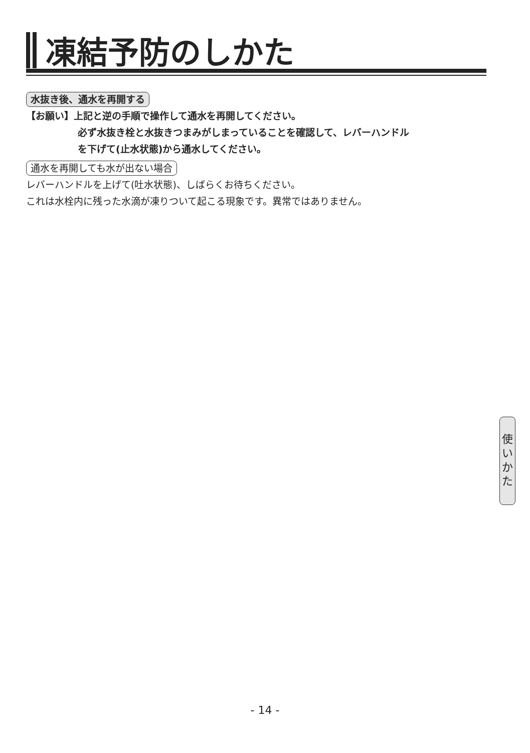凍結予防のしかた
水抜き後、通水を再開する
【お願い】上記と逆の手順で操作して通水を再開してください。
必ず水抜き栓と水抜きつまみがしまっていることを確認して、レバーハンドル
を下げて(止水状態)から通水してください。
通水を再開しても水が出ない場合
レバーハンドルを上げて(吐水状態)、しばらくお待ちください。
これは水栓内に残った水滴が凍りついて起こる現象です。異常ではありません。
使
い
か
た
- 14 -